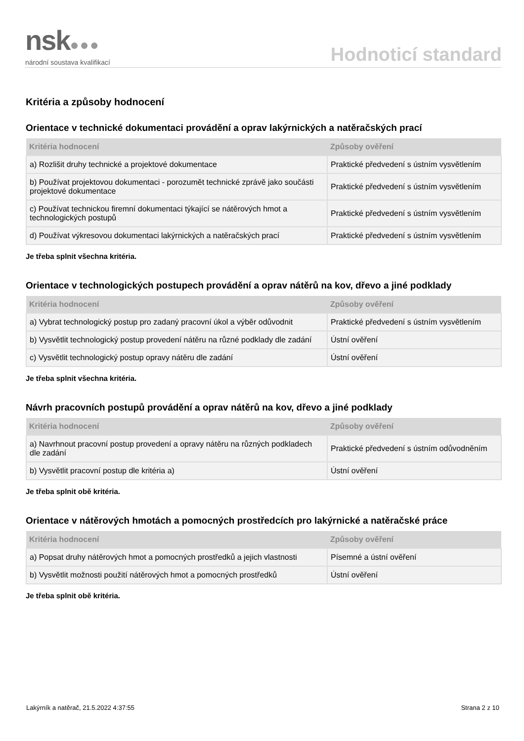nsk●●●
národní soustava kvalifikací
Hodnoticí standard
Kritéria a způsoby hodnocení
Orientace v technické dokumentaci provádění a oprav lakýrnických a natěračských prací
| Kritéria hodnocení | Způsoby ověření |
| --- | --- |
| a) Rozlišit druhy technické a projektové dokumentace | Praktické předvedení s ústním vysvětlením |
| b) Používat projektovou dokumentaci - porozumět technické zprávě jako součásti projektové dokumentace | Praktické předvedení s ústním vysvětlením |
| c) Používat technickou firemní dokumentaci týkající se nátěrových hmot a technologických postupů | Praktické předvedení s ústním vysvětlením |
| d) Používat výkresovou dokumentaci lakýrnických a natěračských prací | Praktické předvedení s ústním vysvětlením |
Je třeba splnit všechna kritéria.
Orientace v technologických postupech provádění a oprav nátěrů na kov, dřevo a jiné podklady
| Kritéria hodnocení | Způsoby ověření |
| --- | --- |
| a) Vybrat technologický postup pro zadaný pracovní úkol a výběr odůvodnit | Praktické předvedení s ústním vysvětlením |
| b) Vysvětlit technologický postup provedení nátěru na různé podklady dle zadání | Ústní ověření |
| c) Vysvětlit technologický postup opravy nátěru dle zadání | Ústní ověření |
Je třeba splnit všechna kritéria.
Návrh pracovních postupů provádění a oprav nátěrů na kov, dřevo a jiné podklady
| Kritéria hodnocení | Způsoby ověření |
| --- | --- |
| a) Navrhnout pracovní postup provedení a opravy nátěru na různých podkladech dle zadání | Praktické předvedení s ústním odůvodněním |
| b) Vysvětlit pracovní postup dle kritéria a) | Ústní ověření |
Je třeba splnit obě kritéria.
Orientace v nátěrových hmotách a pomocných prostředcích pro lakýrnické a natěračské práce
| Kritéria hodnocení | Způsoby ověření |
| --- | --- |
| a) Popsat druhy nátěrových hmot a pomocných prostředků a jejich vlastnosti | Písemné a ústní ověření |
| b) Vysvětlit možnosti použití nátěrových hmot a pomocných prostředků | Ústní ověření |
Je třeba splnit obě kritéria.
Lakýrník a natěrač, 21.5.2022 4:37:55 Strana 2 z 10